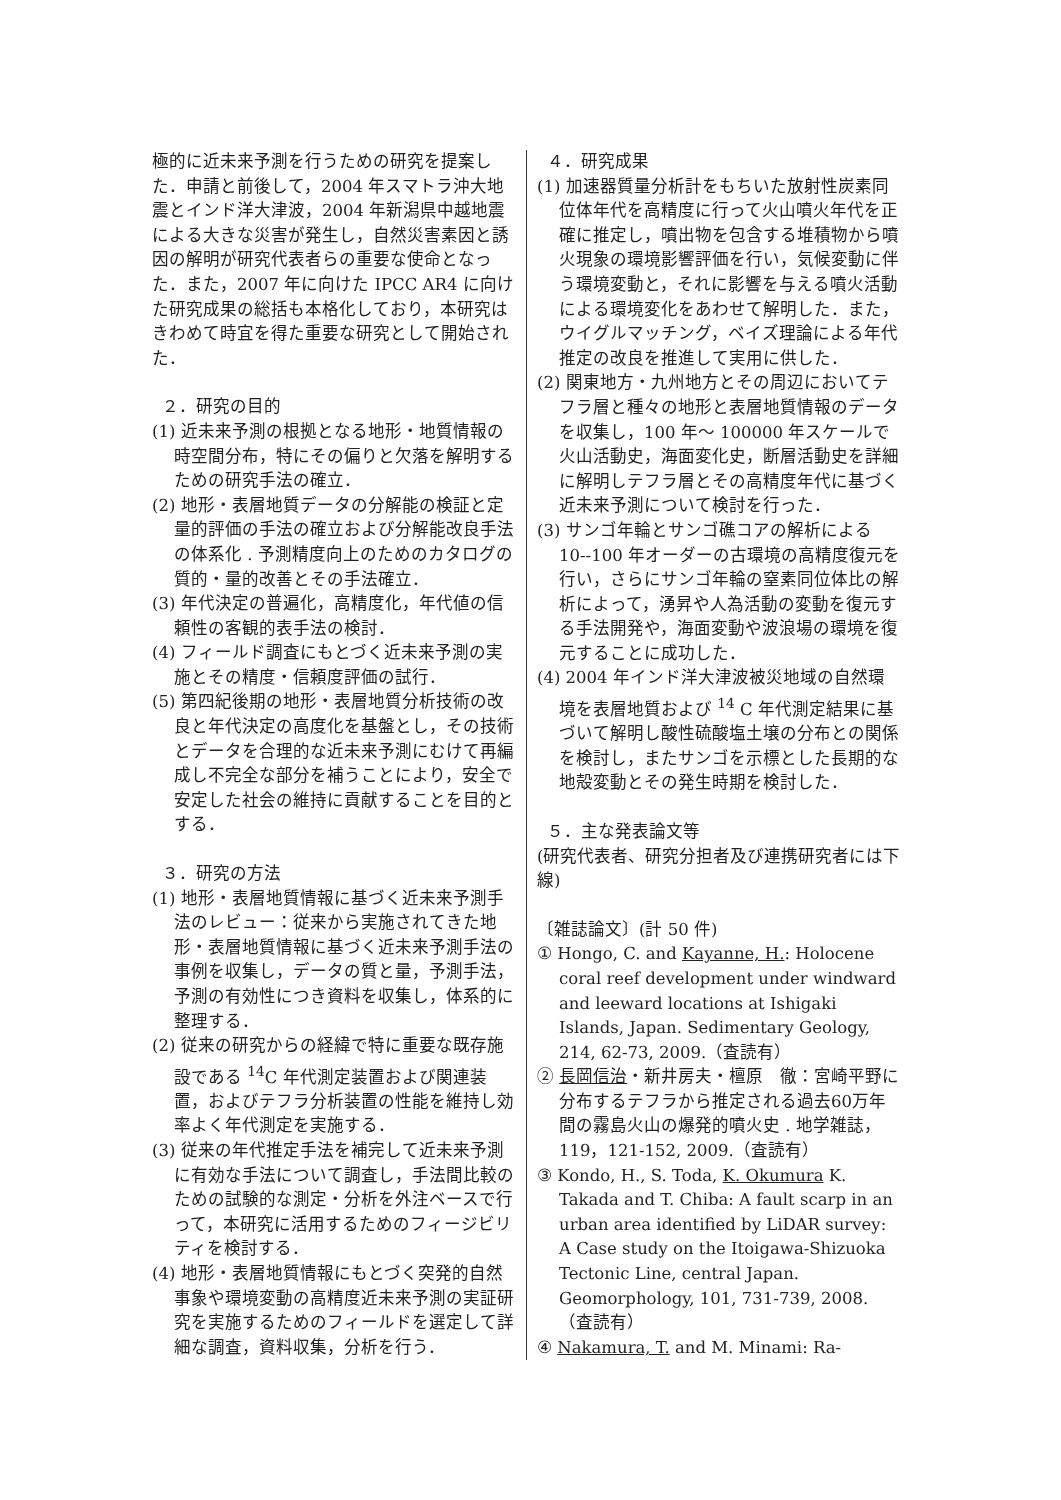極的に近未来予測を行うための研究を提案した．申請と前後して，2004 年スマトラ沖大地震とインド洋大津波，2004 年新潟県中越地震による大きな災害が発生し，自然災害素因と誘因の解明が研究代表者らの重要な使命となった．また，2007 年に向けた IPCC AR4 に向けた研究成果の総括も本格化しており，本研究はきわめて時宜を得た重要な研究として開始された．
２．研究の目的
(1) 近未来予測の根拠となる地形・地質情報の時空間分布，特にその偏りと欠落を解明するための研究手法の確立．
(2) 地形・表層地質データの分解能の検証と定量的評価の手法の確立および分解能改良手法の体系化 . 予測精度向上のためのカタログの質的・量的改善とその手法確立．
(3) 年代決定の普遍化，高精度化，年代値の信頼性の客観的表手法の検討．
(4) フィールド調査にもとづく近未来予測の実施とその精度・信頼度評価の試行．
(5) 第四紀後期の地形・表層地質分析技術の改良と年代決定の高度化を基盤とし，その技術とデータを合理的な近未来予測にむけて再編成し不完全な部分を補うことにより，安全で安定した社会の維持に貢献することを目的とする．
３．研究の方法
(1) 地形・表層地質情報に基づく近未来予測手法のレビュー：従来から実施されてきた地形・表層地質情報に基づく近未来予測手法の事例を収集し，データの質と量，予測手法，予測の有効性につき資料を収集し，体系的に整理する．
(2) 従来の研究からの経緯で特に重要な既存施設である <sup>14</sup>C 年代測定装置および関連装置，およびテフラ分析装置の性能を維持し効率よく年代測定を実施する．
(3) 従来の年代推定手法を補完して近未来予測に有効な手法について調査し，手法間比較のための試験的な測定・分析を外注ベースで行って，本研究に活用するためのフィージビリティを検討する．
(4) 地形・表層地質情報にもとづく突発的自然事象や環境変動の高精度近未来予測の実証研究を実施するためのフィールドを選定して詳細な調査，資料収集，分析を行う．
４．研究成果
(1) 加速器質量分析計をもちいた放射性炭素同位体年代を高精度に行って火山噴火年代を正確に推定し，噴出物を包含する堆積物から噴火現象の環境影響評価を行い，気候変動に伴う環境変動と，それに影響を与える噴火活動による環境変化をあわせて解明した．また，ウイグルマッチング，ベイズ理論による年代推定の改良を推進して実用に供した．
(2) 関東地方・九州地方とその周辺においてテフラ層と種々の地形と表層地質情報のデータを収集し，100 年〜 100000 年スケールで火山活動史，海面変化史，断層活動史を詳細に解明しテフラ層とその高精度年代に基づく近未来予測について検討を行った．
(3) サンゴ年輪とサンゴ礁コアの解析による 10--100 年オーダーの古環境の高精度復元を行い，さらにサンゴ年輪の窒素同位体比の解析によって，湧昇や人為活動の変動を復元する手法開発や，海面変動や波浪場の環境を復元することに成功した．
(4) 2004 年インド洋大津波被災地域の自然環境を表層地質および <sup>14</sup> C 年代測定結果に基づいて解明し酸性硫酸塩土壌の分布との関係を検討し，またサンゴを示標とした長期的な地殻変動とその発生時期を検討した．
５．主な発表論文等
(研究代表者、研究分担者及び連携研究者には下線)
〔雑誌論文〕(計 50 件)
① Hongo, C. and Kayanne, H.: Holocene coral reef development under windward and leeward locations at Ishigaki Islands, Japan. Sedimentary Geology, 214, 62-73, 2009.（査読有）
② 長岡信治・新井房夫・檀原　徹：宮崎平野に分布するテフラから推定される過去60万年間の霧島火山の爆発的噴火史 . 地学雑誌，119，121-152, 2009.（査読有）
③ Kondo, H., S. Toda, K. Okumura K. Takada and T. Chiba: A fault scarp in an urban area identified by LiDAR survey: A Case study on the Itoigawa-Shizuoka Tectonic Line, central Japan. Geomorphology, 101, 731-739, 2008.（査読有）
④ Nakamura, T. and M. Minami: Ra-